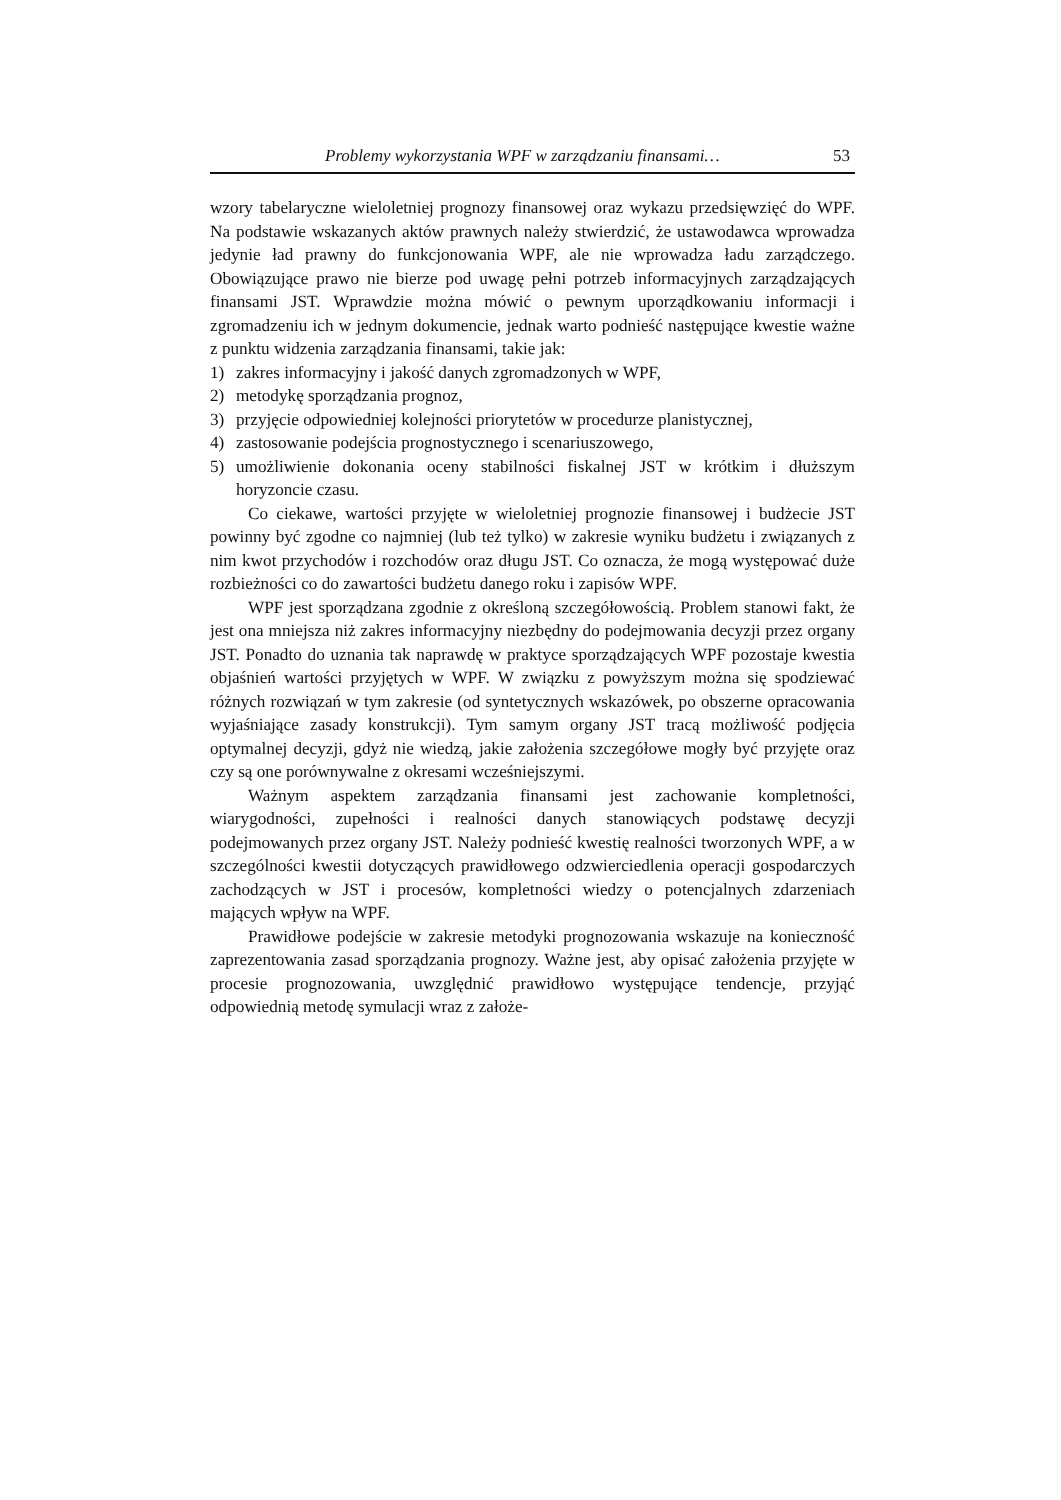Problemy wykorzystania WPF w zarządzaniu finansami… 53
wzory tabelaryczne wieloletniej prognozy finansowej oraz wykazu przedsię­wzięć do WPF. Na podstawie wskazanych aktów prawnych należy stwierdzić, że ustawodawca wprowadza jedynie ład prawny do funkcjonowania WPF, ale nie wprowadza ładu zarządczego. Obowiązujące prawo nie bierze pod uwagę pełni potrzeb informacyjnych zarządzających finansami JST. Wprawdzie można mó­wić o pewnym uporządkowaniu informacji i zgromadzeniu ich w jednym doku­mencie, jednak warto podnieść następujące kwestie ważne z punktu widzenia za­rządzania finansami, takie jak:
1) zakres informacyjny i jakość danych zgromadzonych w WPF,
2) metodykę sporządzania prognoz,
3) przyjęcie odpowiedniej kolejności priorytetów w procedurze planistycznej,
4) zastosowanie podejścia prognostycznego i scenariuszowego,
5) umożliwienie dokonania oceny stabilności fiskalnej JST w krótkim i dłuż­szym horyzoncie czasu.
Co ciekawe, wartości przyjęte w wieloletniej prognozie finansowej i budże­cie JST powinny być zgodne co najmniej (lub też tylko) w zakresie wyniku bu­dżetu i związanych z nim kwot przychodów i rozchodów oraz długu JST. Co oznacza, że mogą występować duże rozbieżności co do zawartości budżetu da­nego roku i zapisów WPF.
WPF jest sporządzana zgodnie z określoną szczegółowością. Problem sta­nowi fakt, że jest ona mniejsza niż zakres informacyjny niezbędny do podejmo­wania decyzji przez organy JST. Ponadto do uznania tak naprawdę w praktyce sporządzających WPF pozostaje kwestia objaśnień wartości przyjętych w WPF. W związku z powyższym można się spodziewać różnych rozwiązań w tym za­kresie (od syntetycznych wskazówek, po obszerne opracowania wyjaśniające za­sady konstrukcji). Tym samym organy JST tracą możliwość podjęcia optymalnej decyzji, gdyż nie wiedzą, jakie założenia szczegółowe mogły być przyjęte oraz czy są one porównywalne z okresami wcześniejszymi.
Ważnym aspektem zarządzania finansami jest zachowanie kompletności, wiarygodności, zupełności i realności danych stanowiących podstawę decyzji podejmowanych przez organy JST. Należy podnieść kwestię realności tworzo­nych WPF, a w szczególności kwestii dotyczących prawidłowego odzwiercie­dlenia operacji gospodarczych zachodzących w JST i procesów, kompletności wiedzy o potencjalnych zdarzeniach mających wpływ na WPF.
Prawidłowe podejście w zakresie metodyki prognozowania wskazuje na konieczność zaprezentowania zasad sporządzania prognozy. Ważne jest, aby opisać założenia przyjęte w procesie prognozowania, uwzględnić prawidłowo występujące tendencje, przyjąć odpowiednią metodę symulacji wraz z założe-